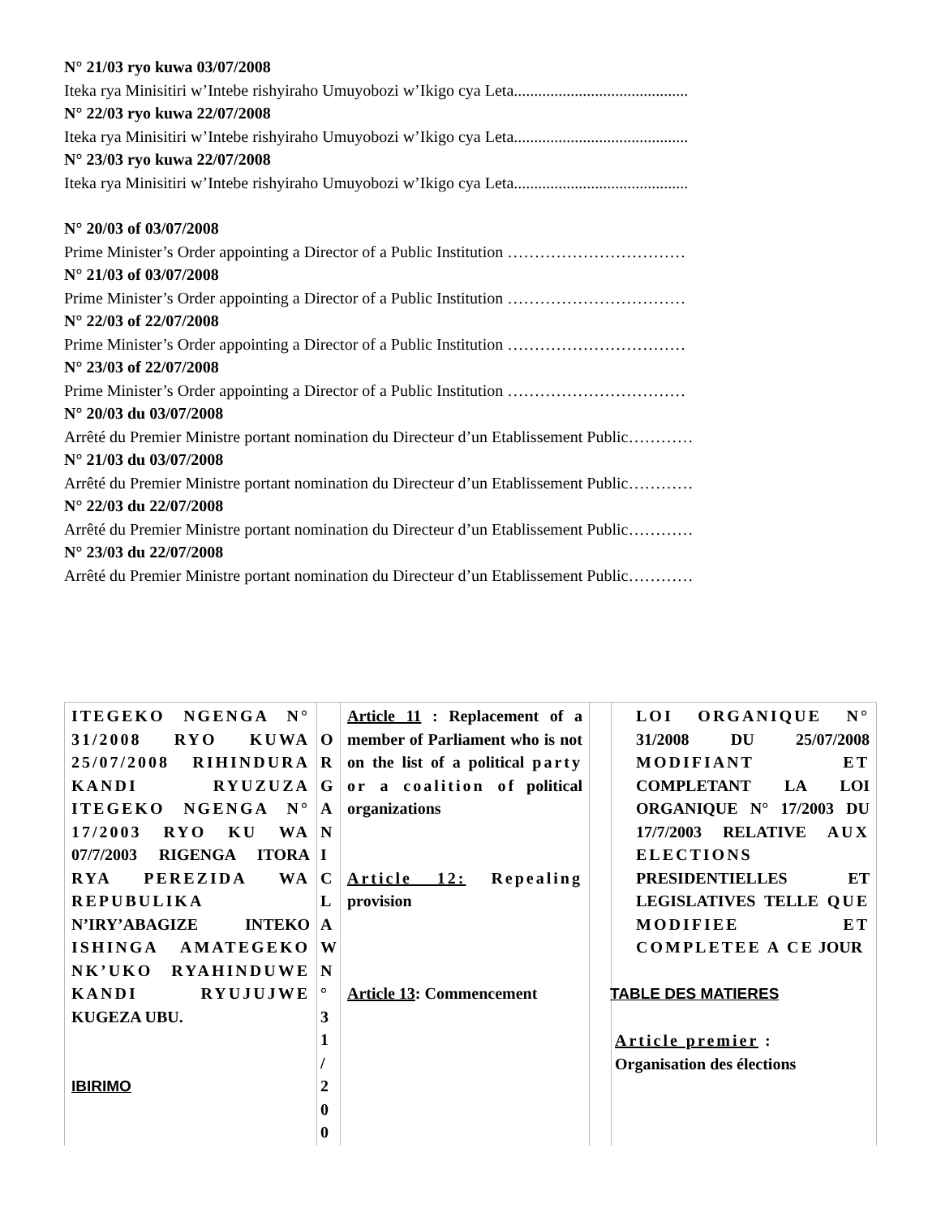N° 21/03 ryo kuwa 03/07/2008
Iteka rya Minisitiri w’Intebe rishyiraho Umuyobozi w’Ikigo cya Leta...........................................
N° 22/03 ryo kuwa 22/07/2008
Iteka rya Minisitiri w’Intebe rishyiraho Umuyobozi w’Ikigo cya Leta...........................................
N° 23/03 ryo kuwa 22/07/2008
Iteka rya Minisitiri w’Intebe rishyiraho Umuyobozi w’Ikigo cya Leta...........................................
N° 20/03 of 03/07/2008
Prime Minister’s Order appointing a Director of a Public Institution ……………………………
N° 21/03 of 03/07/2008
Prime Minister’s Order appointing a Director of a Public Institution ……………………………
N° 22/03 of 22/07/2008
Prime Minister’s Order appointing a Director of a Public Institution ……………………………
N° 23/03 of 22/07/2008
Prime Minister’s Order appointing a Director of a Public Institution ……………………………
N° 20/03 du 03/07/2008
Arrêté du Premier Ministre portant nomination du Directeur d’un Etablissement Public…………
N° 21/03 du 03/07/2008
Arrêté du Premier Ministre portant nomination du Directeur d’un Etablissement Public…………
N° 22/03 du 22/07/2008
Arrêté du Premier Ministre portant nomination du Directeur d’un Etablissement Public…………
N° 23/03 du 22/07/2008
Arrêté du Premier Ministre portant nomination du Directeur d’un Etablissement Public…………
| ITEGEKO NGENGA N° 31/2008 RYO KUWA 25/07/2008 RIHINDURA KANDI RYUZUZA ITEGEKO NGENGA N° 17/2003 RYO KU WA 07/7/2003 RIGENGA ITORA RYA PEREZIDA WA REPUBULIKA N’IRY’ABAGIZE INTEKO ISHINGA AMATEGEKO NK’UKO RYAHINDUWE KANDI RYUJUJWE KUGEZA UBU. IBIRIMO | O R G A N I C L A W N ° 3 1 / 2 0 0 | Article 11 : Replacement of a member of Parliament who is not on the list of a political party or a coalition of political organizations Article 12: Repealing provision Article 13 : Commencement | | LOI ORGANIQUE N° 31/2008 DU 25/07/2008 MODIFIANT ET COMPLETANT LA LOI ORGANIQUE N° 17/2003 DU 17/7/2003 RELATIVE AUX ELECTIONS PRESIDENTIELLES ET LEGISLATIVES TELLE QUE MODIFIEE ET COMPLETEE A CE JOUR TABLE DES MATIERES Article premier : Organisation des élections |